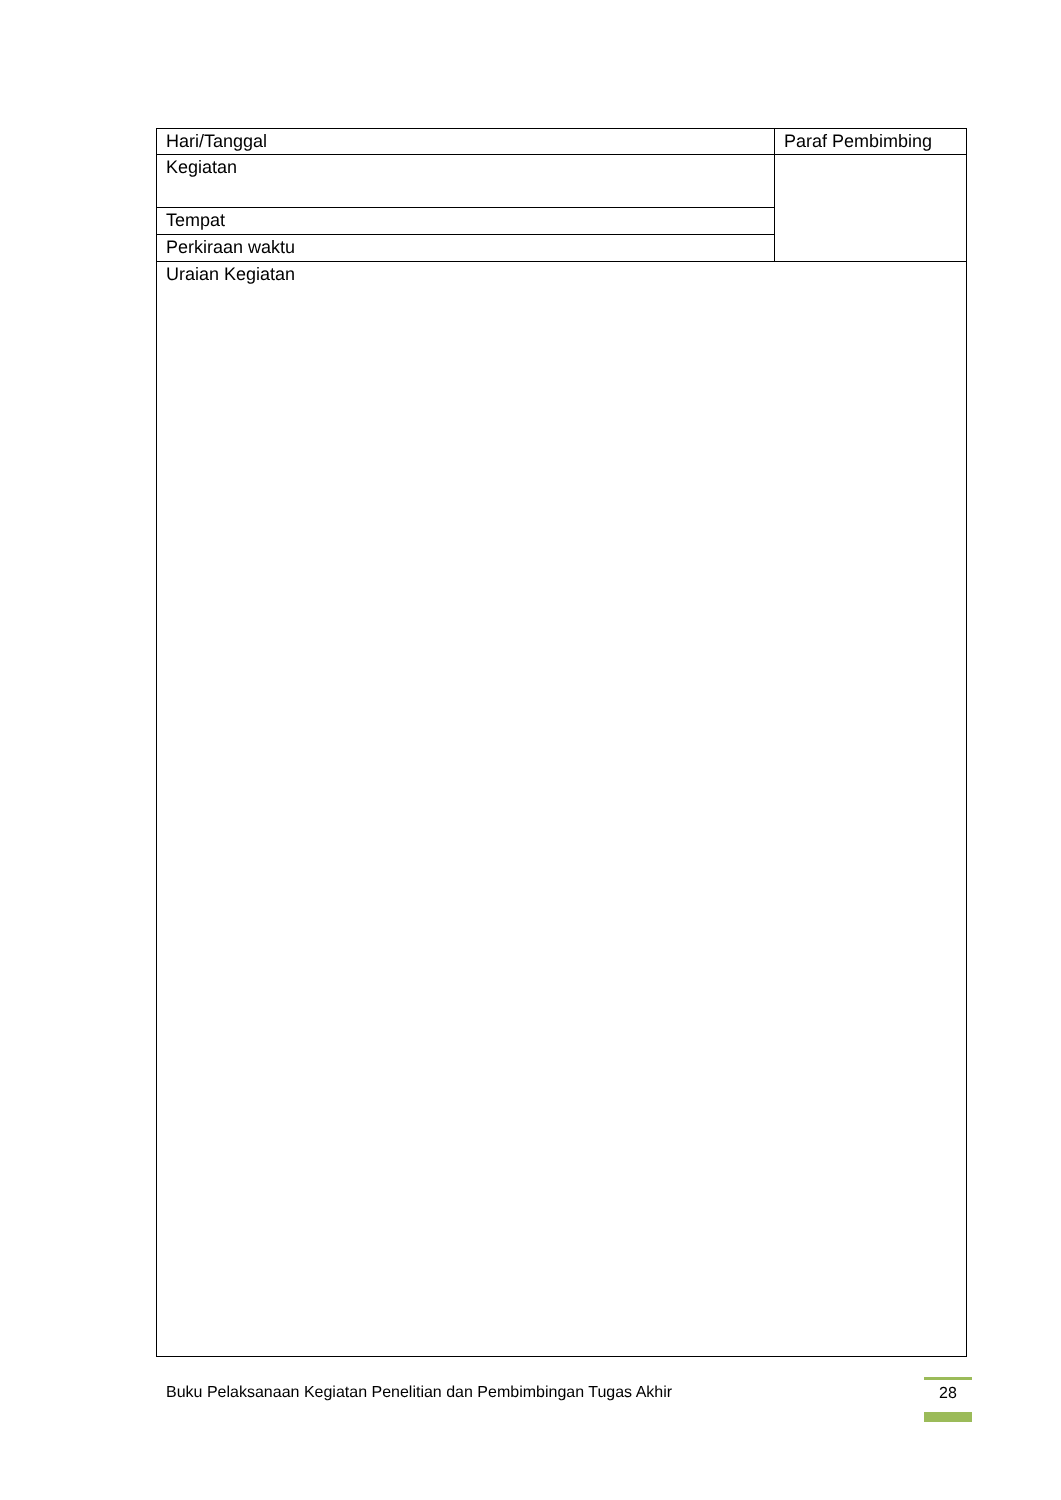| Hari/Tanggal | Paraf Pembimbing |
| Kegiatan | |
| Tempat | |
| Perkiraan waktu | |
| Uraian Kegiatan | |
Buku Pelaksanaan Kegiatan Penelitian dan Pembimbingan Tugas Akhir
28